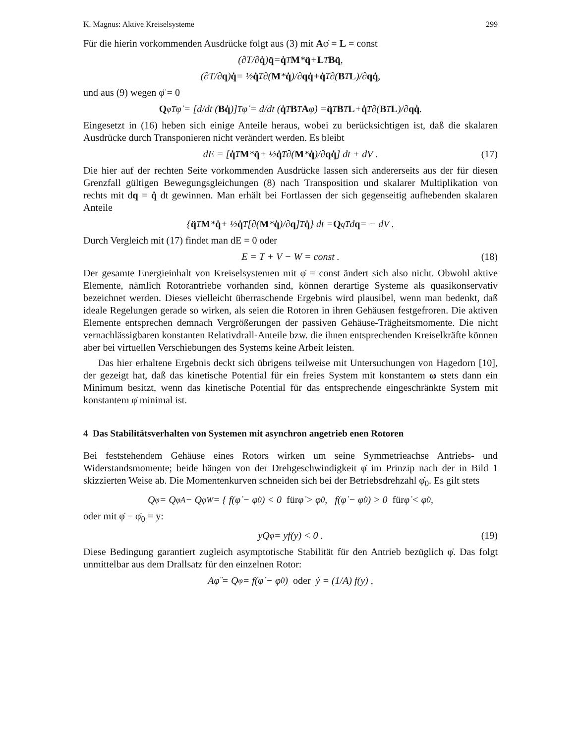K. Magnus: Aktive Kreiselsysteme 299
Für die hierin vorkommenden Ausdrücke folgt aus (3) mit Aφ̇ = L = const
(∂T/∂ q̇) q̈ = q̇<sup>T</sup> M * q̈ + L<sup>T</sup> Bq̈ ,
(∂T/∂ q) q̇ = ½ q̇<sup>T</sup> ∂(M * q̇)/∂ q q̇ + q̇<sup>T</sup> ∂(B<sup>T</sup> L)/∂ q q̇ ,
und aus (9) wegen φ̈ = 0
Q<sub>φ</sub><sup>T</sup>φ̇ = [d/dt (Bq̇)]<sup>T</sup> φ̇ = d/dt (q̇<sup>T</sup> B<sup>T</sup> A φ̇) = q̈<sup>T</sup> B<sup>T</sup> L + q̇<sup>T</sup> ∂(B<sup>T</sup> L)/∂ q q̇ .
Eingesetzt in (16) heben sich einige Anteile heraus, wobei zu berücksichtigen ist, daß die skalaren Ausdrücke durch Transponieren nicht verändert werden. Es bleibt
dE = [q̇<sup>T</sup> M * q̈ + ½ q̇<sup>T</sup> ∂(M * q̇)/∂ q q̇] dt + dV . (17)
Die hier auf der rechten Seite vorkommenden Ausdrücke lassen sich andererseits aus der für diesen Grenzfall gültigen Bewegungsgleichungen (8) nach Transposition und skalarer Multiplikation von rechts mit dq = q̇ dt gewinnen. Man erhält bei Fortlassen der sich gegenseitig aufhebenden skalaren Anteile
{ q̈<sup>T</sup> M * q̇ + ½ q̇<sup>T</sup> [∂(M * q̇)/∂ q]<sup>T</sup> q̇ } dt = Q<sub>q</sub><sup>T</sup> d q = − dV .
Durch Vergleich mit (17) findet man dE = 0 oder
E = T + V − W = const . (18)
Der gesamte Energieinhalt von Kreiselsystemen mit φ̇ = const ändert sich also nicht. Obwohl aktive Elemente, nämlich Rotorantriebe vorhanden sind, können derartige Systeme als quasikonservativ bezeichnet werden. Dieses vielleicht überraschende Ergebnis wird plausibel, wenn man bedenkt, daß ideale Regelungen gerade so wirken, als seien die Rotoren in ihren Gehäusen festgefroren. Die aktiven Elemente entsprechen demnach Vergrößerungen der passiven Gehäuse-Trägheitsmomente. Die nicht vernachlässigbaren konstanten Relativdrall-Anteile bzw. die ihnen entsprechenden Kreiselkräfte können aber bei virtuellen Verschiebungen des Systems keine Arbeit leisten.
Das hier erhaltene Ergebnis deckt sich übrigens teilweise mit Untersuchungen von Hagedorn [10], der gezeigt hat, daß das kinetische Potential für ein freies System mit konstantem ω stets dann ein Minimum besitzt, wenn das kinetische Potential für das entsprechende eingeschränkte System mit konstantem φ̇ minimal ist.
4 Das Stabilitätsverhalten von Systemen mit asynchron angetrieb enen Rotoren
Bei feststehendem Gehäuse eines Rotors wirken um seine Symmetrieachse Antriebs- und Widerstandsmomente; beide hängen von der Drehgeschwindigkeit φ̇ im Prinzip nach der in Bild 1 skizzierten Weise ab. Die Momentenkurven schneiden sich bei der Betriebsdrehzahl φ̇<sub>0</sub>. Es gilt stets
Q<sub>φ</sub> = Q<sub>φA</sub> − Q<sub>φW</sub> = { f(φ̇ − φ̇<sub>0</sub>) < 0 für φ̇ > φ̇<sub>0</sub> , f(φ̇ − φ̇<sub>0</sub>) > 0 für φ̇ < φ̇<sub>0</sub> ,
oder mit φ̇ − φ̇<sub>0</sub> = y:
yQ<sub>φ</sub> = yf(y) < 0 . (19)
Diese Bedingung garantiert zugleich asymptotische Stabilität für den Antrieb bezüglich φ̇. Das folgt unmittelbar aus dem Drallsatz für den einzelnen Rotor:
Aφ̈ = Q<sub>φ</sub> = f(φ̇ − φ̇<sub>0</sub>) oder ẏ = (1/A) f(y) ,